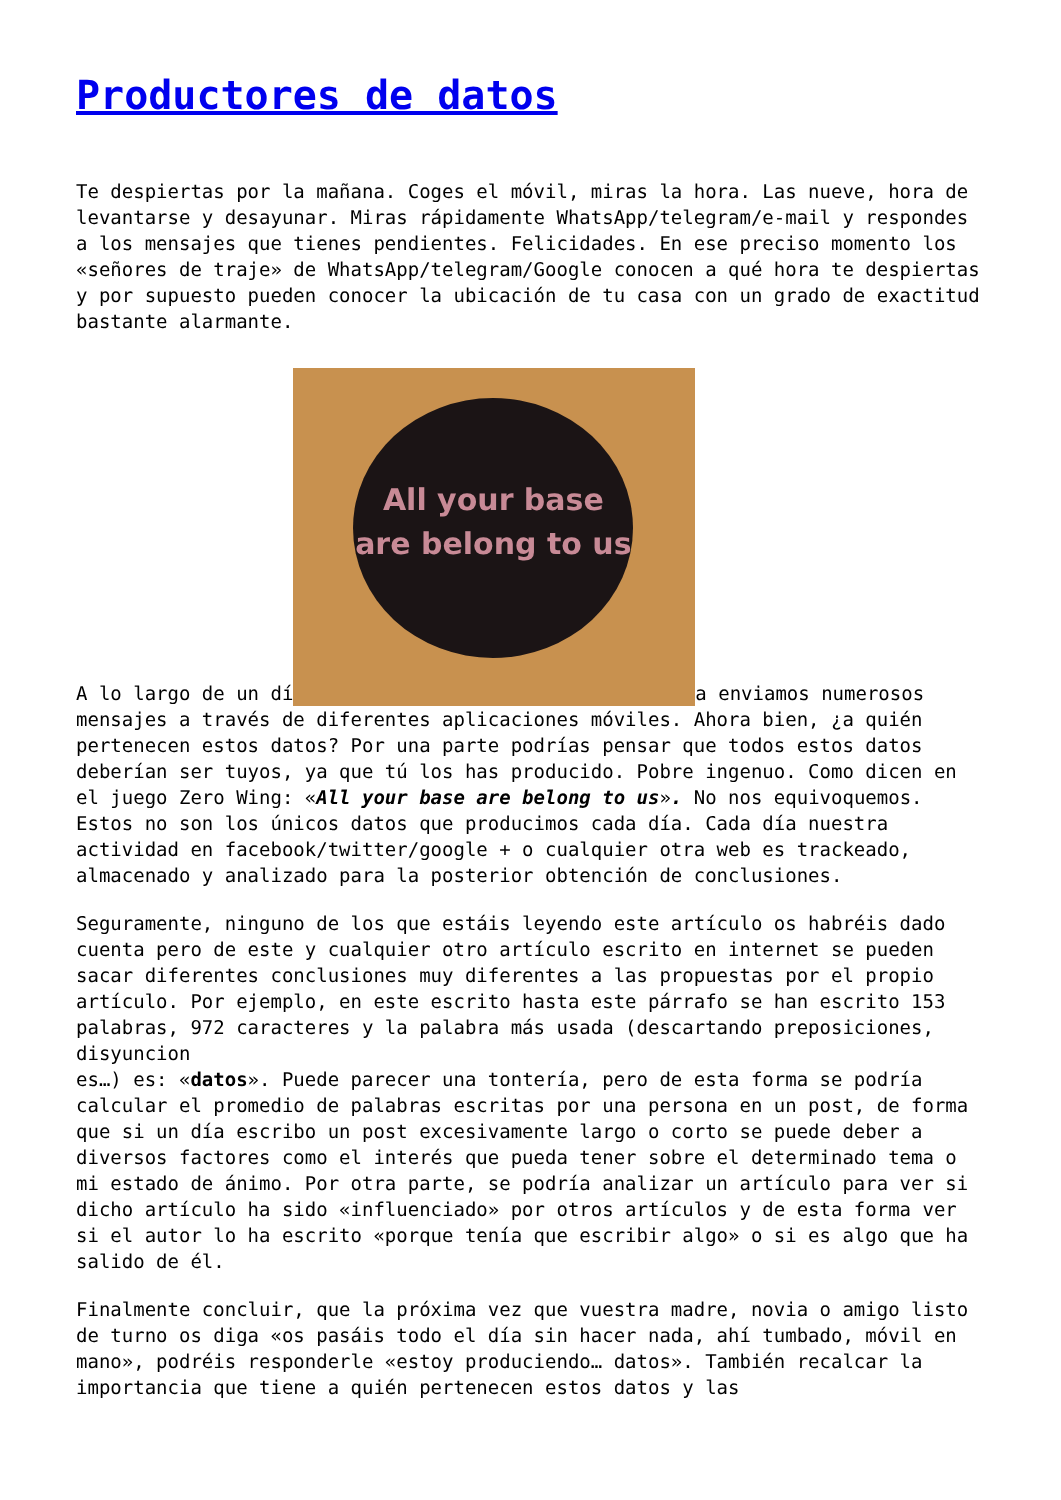Productores de datos
Te despiertas por la mañana. Coges el móvil, miras la hora. Las nueve, hora de levantarse y desayunar. Miras rápidamente WhatsApp/telegram/e-mail y respondes a los mensajes que tienes pendientes. Felicidades. En ese preciso momento los «señores de traje» de WhatsApp/telegram/Google conocen a qué hora te despiertas y por supuesto pueden conocer la ubicación de tu casa con un grado de exactitud bastante alarmante.
A lo largo de un dí All your base are belong to us a enviamos numerosos mensajes a través de diferentes aplicaciones móviles. Ahora bien, ¿a quién pertenecen estos datos? Por una parte podrías pensar que todos estos datos deberían ser tuyos, ya que tú los has producido. Pobre ingenuo. Como dicen en el juego Zero Wing: «All your base are belong to us». No nos equivoquemos. Estos no son los únicos datos que producimos cada día. Cada día nuestra actividad en facebook/twitter/google + o cualquier otra web es trackeado, almacenado y analizado para la posterior obtención de conclusiones.
Seguramente, ninguno de los que estáis leyendo este artículo os habréis dado cuenta pero de este y cualquier otro artículo escrito en internet se pueden sacar diferentes conclusiones muy diferentes a las propuestas por el propio artículo. Por ejemplo, en este escrito hasta este párrafo se han escrito 153 palabras, 972 caracteres y la palabra más usada (descartando preposiciones, disyuncion
es…) es: «datos». Puede parecer una tontería, pero de esta forma se podría calcular el promedio de palabras escritas por una persona en un post, de forma que si un día escribo un post excesivamente largo o corto se puede deber a diversos factores como el interés que pueda tener sobre el determinado tema o mi estado de ánimo. Por otra parte, se podría analizar un artículo para ver si dicho artículo ha sido «influenciado» por otros artículos y de esta forma ver si el autor lo ha escrito «porque tenía que escribir algo» o si es algo que ha salido de él.
Finalmente concluir, que la próxima vez que vuestra madre, novia o amigo listo de turno os diga «os pasáis todo el día sin hacer nada, ahí tumbado, móvil en mano», podréis responderle «estoy produciendo… datos». También recalcar la importancia que tiene a quién pertenecen estos datos y las